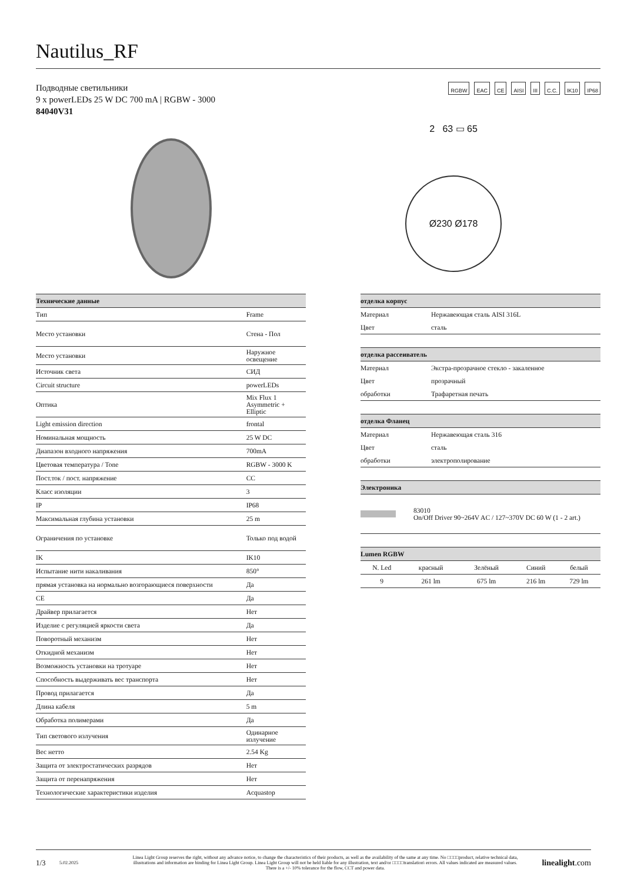Nautilus_RF
Подводные светильники
9 x powerLEDs 25 W DC 700 mA | RGBW - 3000
84040V31
RGBW EAC CE AISI III C.C. IK10 IP68
2 63 ▭ 65
Ø230 Ø178
| Технические данные | |
| --- | --- |
| Тип | Frame |
| Место установки | Стена - Пол |
| Место установки | Наружное освещение |
| Источник света | СИД |
| Circuit structure | powerLEDs |
| Оптика | Mix Flux 1 Asymmetric + Elliptic |
| Light emission direction | frontal |
| Номинальная мощность | 25 W DC |
| Диапазон входного напряжения | 700mA |
| Цветовая температура / Tone | RGBW - 3000 K |
| Пост.ток / пост. напряжение | CC |
| Класс изоляции | 3 |
| IP | IP68 |
| Максимальная глубина установки | 25 m |
| Ограничения по установке | Только под водой |
| IK | IK10 |
| Испытание нити накаливания | 850° |
| прямая установка на нормально возгорающиеся поверхности | Да |
| CE | Да |
| Драйвер прилагается | Нет |
| Изделие с регуляцией яркости света | Да |
| Поворотный механизм | Нет |
| Откидной механизм | Нет |
| Возможность установки на тротуаре | Нет |
| Способность выдерживать вес транспорта | Нет |
| Провод прилагается | Да |
| Длина кабеля | 5 m |
| Обработка полимерами | Да |
| Тип светового излучения | Одинарное излучение |
| Вес нетто | 2.54 Kg |
| Защита от электростатических разрядов | Нет |
| Защита от перенапряжения | Нет |
| Технологические характеристики изделия | Acquastop |
| отделка корпус | |
| --- | --- |
| Материал | Нержавеющая сталь AISI 316L |
| Цвет | сталь |
| отделка рассеиватель | |
| --- | --- |
| Материал | Экстра-прозрачное стекло - закаленное |
| Цвет | прозрачный |
| обработки | Трафаретная печать |
| отделка Фланец | |
| --- | --- |
| Материал | Нержавеющая сталь 316 |
| Цвет | сталь |
| обработки | электрополирование |
| Электроника | |
| --- | --- |
| | 83010 On/Off Driver 90~264V AC / 127~370V DC 60 W (1 - 2 art.) |
| Lumen RGBW | | | | |
| --- | --- | --- | --- | --- |
| N. Led | красный | Зелёный | Синий | белый |
| 9 | 261 lm | 675 lm | 216 lm | 729 lm |
1/3 5.02.2025 Linea Light Group reserves the right, without any advance notice, to change the characteristics of their products, as well as the availability of the same at any time. No □□□□product, relative technical data, illustrations and information are binding for Linea Light Group. Linea Light Group will not be held liable for any illustration, text and/or □□□□translation\ errors. All values indicated are measured values. There is a +/- 10% tolerance for the flow, CCT and power data. linealight.com